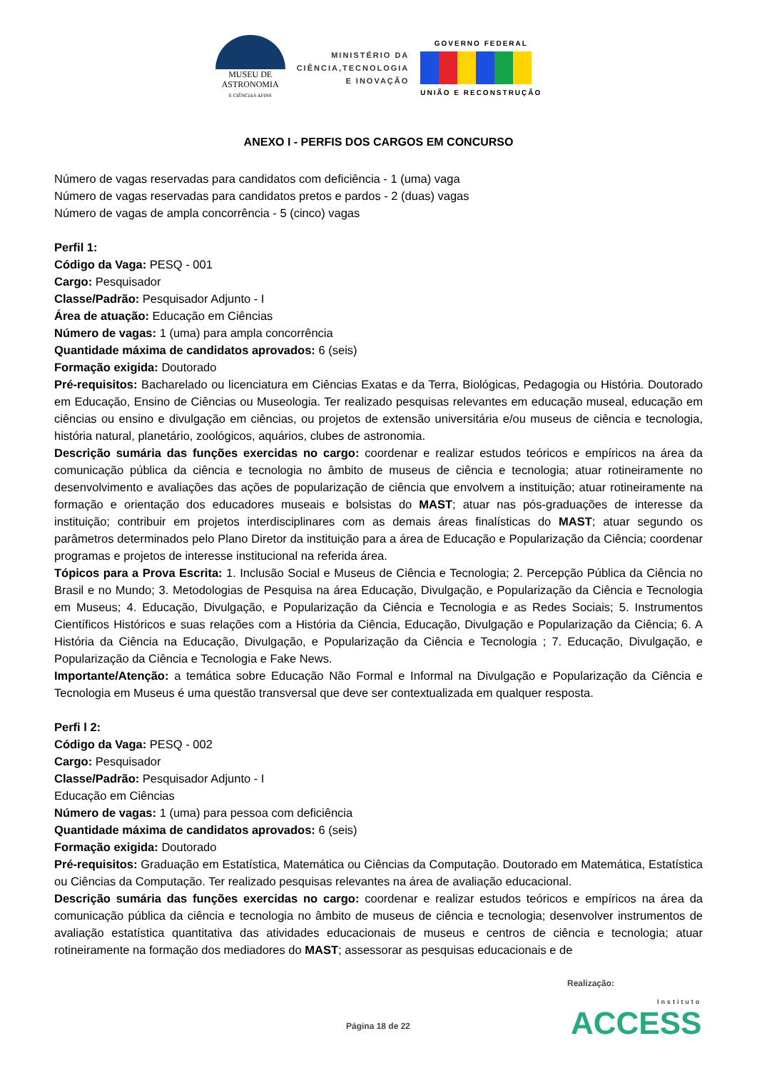MUSEU DE
ASTRONOMIA
E CIÊNCIAS AFINS
MINISTÉRIO DA
CIÊNCIA,TECNOLOGIA
E INOVAÇÃO
GOVERNO FEDERAL
UNIÃO E RECONSTRUÇÃO
ANEXO I - PERFIS DOS CARGOS EM CONCURSO
Número de vagas reservadas para candidatos com deficiência - 1 (uma) vaga
Número de vagas reservadas para candidatos pretos e pardos - 2 (duas) vagas
Número de vagas de ampla concorrência - 5 (cinco) vagas
Perfil 1:
Código da Vaga: PESQ - 001
Cargo: Pesquisador
Classe/Padrão: Pesquisador Adjunto - I
Área de atuação: Educação em Ciências
Número de vagas: 1 (uma) para ampla concorrência
Quantidade máxima de candidatos aprovados: 6 (seis)
Formação exigida: Doutorado
Pré-requisitos: Bacharelado ou licenciatura em Ciências Exatas e da Terra, Biológicas, Pedagogia ou História. Doutorado em Educação, Ensino de Ciências ou Museologia. Ter realizado pesquisas relevantes em educação museal, educação em ciências ou ensino e divulgação em ciências, ou projetos de extensão universitária e/ou museus de ciência e tecnologia, história natural, planetário, zoológicos, aquários, clubes de astronomia.
Descrição sumária das funções exercidas no cargo: coordenar e realizar estudos teóricos e empíricos na área da comunicação pública da ciência e tecnologia no âmbito de museus de ciência e tecnologia; atuar rotineiramente no desenvolvimento e avaliações das ações de popularização de ciência que envolvem a instituição; atuar rotineiramente na formação e orientação dos educadores museais e bolsistas do MAST; atuar nas pós-graduações de interesse da instituição; contribuir em projetos interdisciplinares com as demais áreas finalísticas do MAST; atuar segundo os parâmetros determinados pelo Plano Diretor da instituição para a área de Educação e Popularização da Ciência; coordenar programas e projetos de interesse institucional na referida área.
Tópicos para a Prova Escrita: 1. Inclusão Social e Museus de Ciência e Tecnologia; 2. Percepção Pública da Ciência no Brasil e no Mundo; 3. Metodologias de Pesquisa na área Educação, Divulgação, e Popularização da Ciência e Tecnologia em Museus; 4. Educação, Divulgação, e Popularização da Ciência e Tecnologia e as Redes Sociais; 5. Instrumentos Científicos Históricos e suas relações com a História da Ciência, Educação, Divulgação e Popularização da Ciência; 6. A História da Ciência na Educação, Divulgação, e Popularização da Ciência e Tecnologia ; 7. Educação, Divulgação, e Popularização da Ciência e Tecnologia e Fake News.
Importante/Atenção: a temática sobre Educação Não Formal e Informal na Divulgação e Popularização da Ciência e Tecnologia em Museus é uma questão transversal que deve ser contextualizada em qualquer resposta.
Perfi l 2:
Código da Vaga: PESQ - 002
Cargo: Pesquisador
Classe/Padrão: Pesquisador Adjunto - I
Educação em Ciências
Número de vagas: 1 (uma) para pessoa com deficiência
Quantidade máxima de candidatos aprovados: 6 (seis)
Formação exigida: Doutorado
Pré-requisitos: Graduação em Estatística, Matemática ou Ciências da Computação. Doutorado em Matemática, Estatística ou Ciências da Computação. Ter realizado pesquisas relevantes na área de avaliação educacional.
Descrição sumária das funções exercidas no cargo: coordenar e realizar estudos teóricos e empíricos na área da comunicação pública da ciência e tecnologia no âmbito de museus de ciência e tecnologia; desenvolver instrumentos de avaliação estatística quantitativa das atividades educacionais de museus e centros de ciência e tecnologia; atuar rotineiramente na formação dos mediadores do MAST; assessorar as pesquisas educacionais e de
Realização:
Página 18 de 22 Instituto
ACCESS